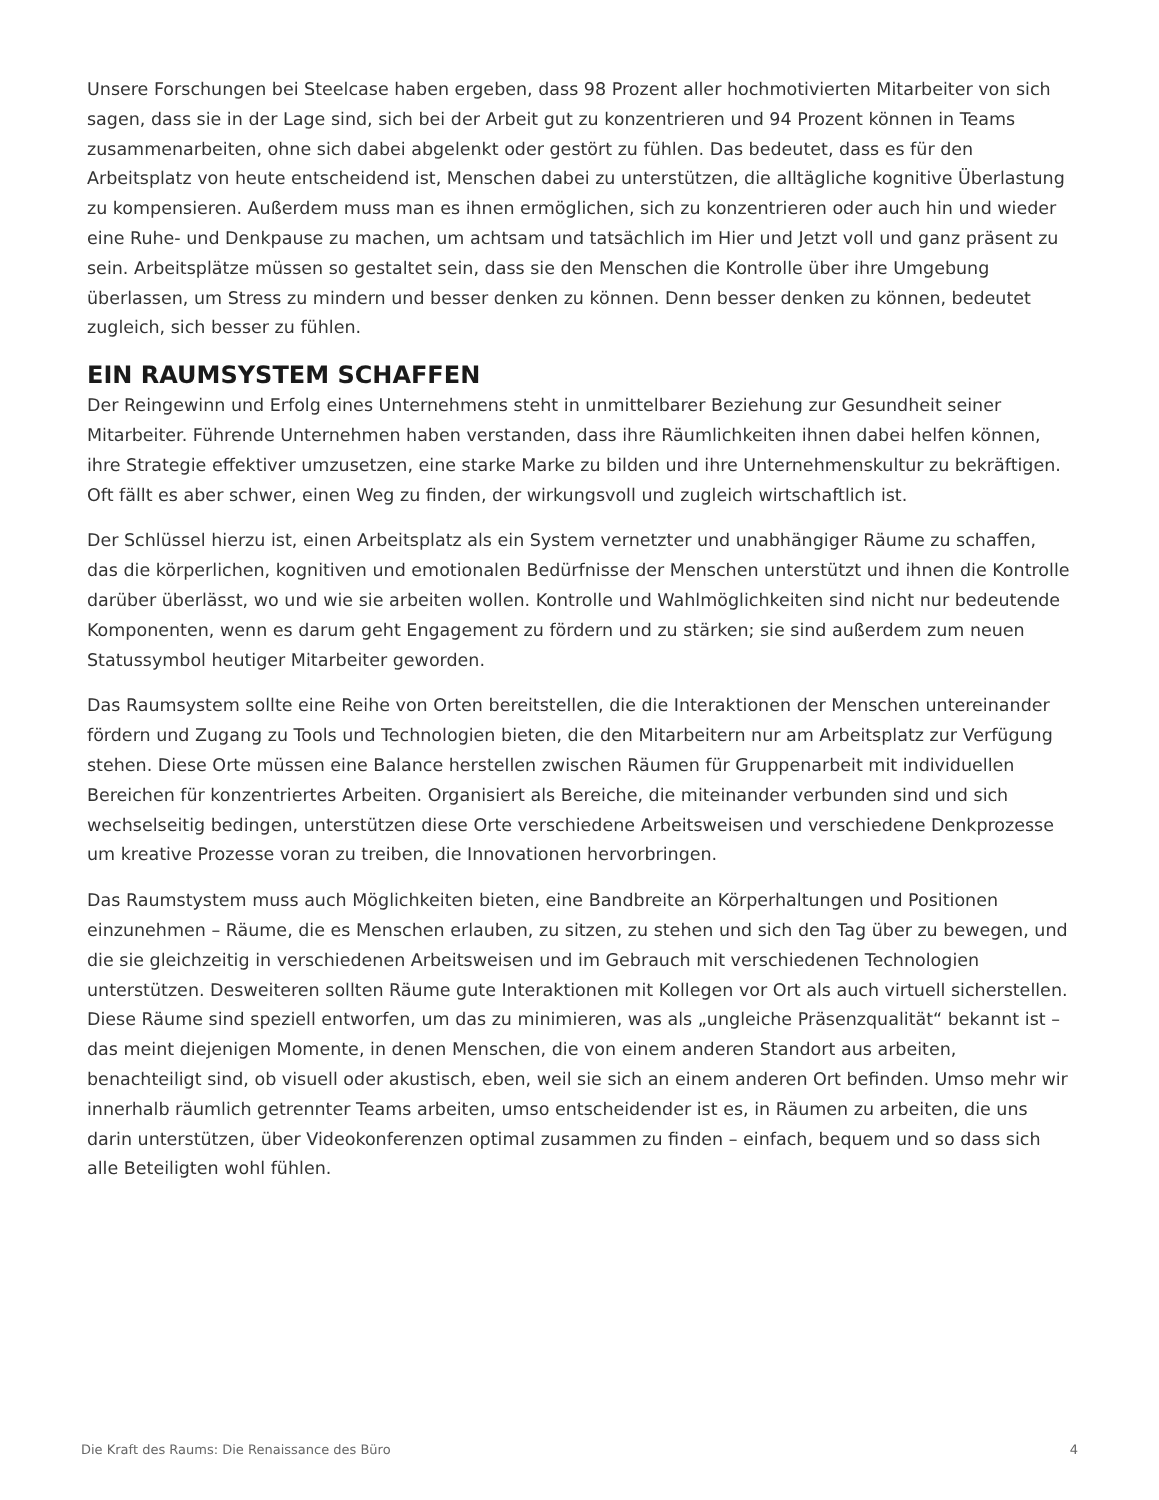Unsere Forschungen bei Steelcase haben ergeben, dass 98 Prozent aller hochmotivierten Mitarbeiter von sich sagen, dass sie in der Lage sind, sich bei der Arbeit gut zu konzentrieren und 94 Prozent können in Teams zusammenarbeiten, ohne sich dabei abgelenkt oder gestört zu fühlen. Das bedeutet, dass es für den Arbeitsplatz von heute entscheidend ist, Menschen dabei zu unterstützen, die alltägliche kognitive Überlastung zu kompensieren. Außerdem muss man es ihnen ermöglichen, sich zu konzentrieren oder auch hin und wieder eine Ruhe- und Denkpause zu machen, um achtsam und tatsächlich im Hier und Jetzt voll und ganz präsent zu sein. Arbeitsplätze müssen so gestaltet sein, dass sie den Menschen die Kontrolle über ihre Umgebung überlassen, um Stress zu mindern und besser denken zu können. Denn besser denken zu können, bedeutet zugleich, sich besser zu fühlen.
EIN RAUMSYSTEM SCHAFFEN
Der Reingewinn und Erfolg eines Unternehmens steht in unmittelbarer Beziehung zur Gesundheit seiner Mitarbeiter. Führende Unternehmen haben verstanden, dass ihre Räumlichkeiten ihnen dabei helfen können, ihre Strategie effektiver umzusetzen, eine starke Marke zu bilden und ihre Unternehmenskultur zu bekräftigen. Oft fällt es aber schwer, einen Weg zu finden, der wirkungsvoll und zugleich wirtschaftlich ist.
Der Schlüssel hierzu ist, einen Arbeitsplatz als ein System vernetzter und unabhängiger Räume zu schaffen, das die körperlichen, kognitiven und emotionalen Bedürfnisse der Menschen unterstützt und ihnen die Kontrolle darüber überlässt, wo und wie sie arbeiten wollen. Kontrolle und Wahlmöglichkeiten sind nicht nur bedeutende Komponenten, wenn es darum geht Engagement zu fördern und zu stärken; sie sind außerdem zum neuen Statussymbol heutiger Mitarbeiter geworden.
Das Raumsystem sollte eine Reihe von Orten bereitstellen, die die Interaktionen der Menschen untereinander fördern und Zugang zu Tools und Technologien bieten, die den Mitarbeitern nur am Arbeitsplatz zur Verfügung stehen. Diese Orte müssen eine Balance herstellen zwischen Räumen für Gruppenarbeit mit individuellen Bereichen für konzentriertes Arbeiten. Organisiert als Bereiche, die miteinander verbunden sind und sich wechselseitig bedingen, unterstützen diese Orte verschiedene Arbeitsweisen und verschiedene Denkprozesse um kreative Prozesse voran zu treiben, die Innovationen hervorbringen.
Das Raumstystem muss auch Möglichkeiten bieten, eine Bandbreite an Körperhaltungen und Positionen einzunehmen – Räume, die es Menschen erlauben, zu sitzen, zu stehen und sich den Tag über zu bewegen, und die sie gleichzeitig in verschiedenen Arbeitsweisen und im Gebrauch mit verschiedenen Technologien unterstützen. Desweiteren sollten Räume gute Interaktionen mit Kollegen vor Ort als auch virtuell sicherstellen. Diese Räume sind speziell entworfen, um das zu minimieren, was als „ungleiche Präsenzqualität“ bekannt ist – das meint diejenigen Momente, in denen Menschen, die von einem anderen Standort aus arbeiten, benachteiligt sind, ob visuell oder akustisch, eben, weil sie sich an einem anderen Ort befinden. Umso mehr wir innerhalb räumlich getrennter Teams arbeiten, umso entscheidender ist es, in Räumen zu arbeiten, die uns darin unterstützen, über Videokonferenzen optimal zusammen zu finden – einfach, bequem und so dass sich alle Beteiligten wohl fühlen.
Die Kraft des Raums: Die Renaissance des Büro 4